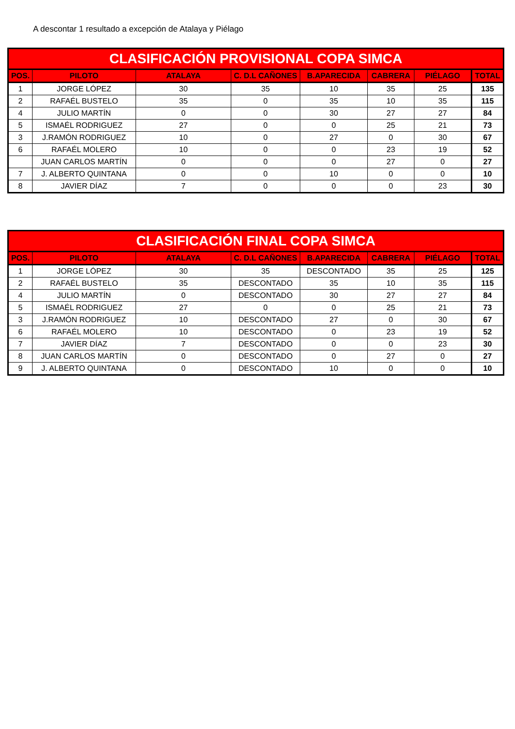A descontar 1 resultado a excepción de Atalaya y Piélago
| CLASIFICACIÓN PROVISIONAL COPA SIMCA | | | | | | | |
| --- | --- | --- | --- | --- | --- | --- | --- |
| POS. | PILOTO | ATALAYA | C. D.L CAÑONES | B.APARECIDA | CABRERA | PIÉLAGO | TOTAL |
| 1 | JORGE LÓPEZ | 30 | 35 | 10 | 35 | 25 | 135 |
| 2 | RAFAÉL BUSTELO | 35 | 0 | 35 | 10 | 35 | 115 |
| 4 | JULIO MARTÍN | 0 | 0 | 30 | 27 | 27 | 84 |
| 5 | ISMAÉL RODRIGUEZ | 27 | 0 | 0 | 25 | 21 | 73 |
| 3 | J.RAMÓN RODRIGUEZ | 10 | 0 | 27 | 0 | 30 | 67 |
| 6 | RAFAÉL MOLERO | 10 | 0 | 0 | 23 | 19 | 52 |
| | JUAN CARLOS MARTÍN | 0 | 0 | 0 | 27 | 0 | 27 |
| 7 | J. ALBERTO QUINTANA | 0 | 0 | 10 | 0 | 0 | 10 |
| 8 | JAVIER DÍAZ | 7 | 0 | 0 | 0 | 23 | 30 |
| CLASIFICACIÓN FINAL COPA SIMCA | | | | | | | |
| --- | --- | --- | --- | --- | --- | --- | --- |
| POS. | PILOTO | ATALAYA | C. D.L CAÑONES | B.APARECIDA | CABRERA | PIÉLAGO | TOTAL |
| 1 | JORGE LÓPEZ | 30 | 35 | DESCONTADO | 35 | 25 | 125 |
| 2 | RAFAÉL BUSTELO | 35 | DESCONTADO | 35 | 10 | 35 | 115 |
| 4 | JULIO MARTÍN | 0 | DESCONTADO | 30 | 27 | 27 | 84 |
| 5 | ISMAÉL RODRIGUEZ | 27 | 0 | 0 | 25 | 21 | 73 |
| 3 | J.RAMÓN RODRIGUEZ | 10 | DESCONTADO | 27 | 0 | 30 | 67 |
| 6 | RAFAÉL MOLERO | 10 | DESCONTADO | 0 | 23 | 19 | 52 |
| 7 | JAVIER DÍAZ | 7 | DESCONTADO | 0 | 0 | 23 | 30 |
| 8 | JUAN CARLOS MARTÍN | 0 | DESCONTADO | 0 | 27 | 0 | 27 |
| 9 | J. ALBERTO QUINTANA | 0 | DESCONTADO | 10 | 0 | 0 | 10 |